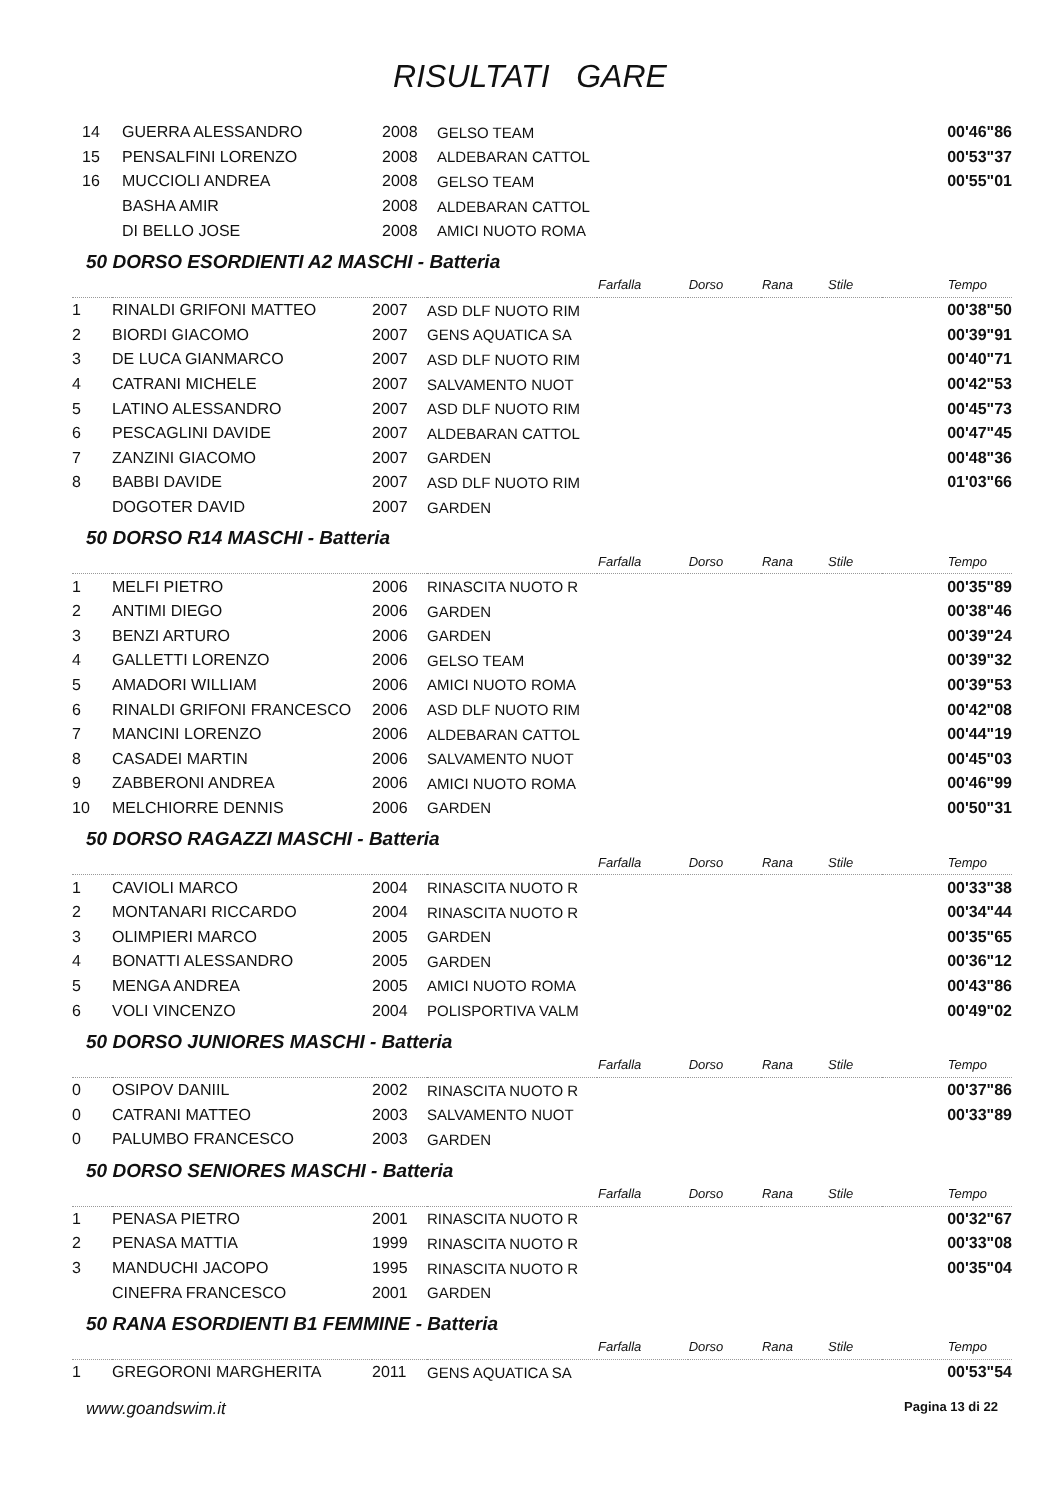RISULTATI GARE
| 14 | GUERRA ALESSANDRO | 2008 | GELSO TEAM | 00'46"86 |
| 15 | PENSALFINI LORENZO | 2008 | ALDEBARAN CATTOL | 00'53"37 |
| 16 | MUCCIOLI ANDREA | 2008 | GELSO TEAM | 00'55"01 |
| | BASHA AMIR | 2008 | ALDEBARAN CATTOL | |
| | DI BELLO JOSE | 2008 | AMICI NUOTO ROMA | |
50 DORSO ESORDIENTI A2 MASCHI - Batteria
| | | | | Farfalla | Dorso | Rana | Stile | Tempo |
| --- | --- | --- | --- | --- | --- | --- | --- | --- |
| 1 | RINALDI GRIFONI MATTEO | 2007 | ASD DLF NUOTO RIM | | | | | 00'38"50 |
| 2 | BIORDI GIACOMO | 2007 | GENS AQUATICA SA | | | | | 00'39"91 |
| 3 | DE LUCA GIANMARCO | 2007 | ASD DLF NUOTO RIM | | | | | 00'40"71 |
| 4 | CATRANI MICHELE | 2007 | SALVAMENTO NUOT | | | | | 00'42"53 |
| 5 | LATINO ALESSANDRO | 2007 | ASD DLF NUOTO RIM | | | | | 00'45"73 |
| 6 | PESCAGLINI DAVIDE | 2007 | ALDEBARAN CATTOL | | | | | 00'47"45 |
| 7 | ZANZINI GIACOMO | 2007 | GARDEN | | | | | 00'48"36 |
| 8 | BABBI DAVIDE | 2007 | ASD DLF NUOTO RIM | | | | | 01'03"66 |
| | DOGOTER DAVID | 2007 | GARDEN | | | | | |
50 DORSO R14 MASCHI - Batteria
| | | | | Farfalla | Dorso | Rana | Stile | Tempo |
| --- | --- | --- | --- | --- | --- | --- | --- | --- |
| 1 | MELFI PIETRO | 2006 | RINASCITA NUOTO R | | | | | 00'35"89 |
| 2 | ANTIMI DIEGO | 2006 | GARDEN | | | | | 00'38"46 |
| 3 | BENZI ARTURO | 2006 | GARDEN | | | | | 00'39"24 |
| 4 | GALLETTI LORENZO | 2006 | GELSO TEAM | | | | | 00'39"32 |
| 5 | AMADORI WILLIAM | 2006 | AMICI NUOTO ROMA | | | | | 00'39"53 |
| 6 | RINALDI GRIFONI FRANCESCO | 2006 | ASD DLF NUOTO RIM | | | | | 00'42"08 |
| 7 | MANCINI LORENZO | 2006 | ALDEBARAN CATTOL | | | | | 00'44"19 |
| 8 | CASADEI MARTIN | 2006 | SALVAMENTO NUOT | | | | | 00'45"03 |
| 9 | ZABBERONI ANDREA | 2006 | AMICI NUOTO ROMA | | | | | 00'46"99 |
| 10 | MELCHIORRE DENNIS | 2006 | GARDEN | | | | | 00'50"31 |
50 DORSO RAGAZZI MASCHI - Batteria
| | | | | Farfalla | Dorso | Rana | Stile | Tempo |
| --- | --- | --- | --- | --- | --- | --- | --- | --- |
| 1 | CAVIOLI MARCO | 2004 | RINASCITA NUOTO R | | | | | 00'33"38 |
| 2 | MONTANARI RICCARDO | 2004 | RINASCITA NUOTO R | | | | | 00'34"44 |
| 3 | OLIMPIERI MARCO | 2005 | GARDEN | | | | | 00'35"65 |
| 4 | BONATTI ALESSANDRO | 2005 | GARDEN | | | | | 00'36"12 |
| 5 | MENGA ANDREA | 2005 | AMICI NUOTO ROMA | | | | | 00'43"86 |
| 6 | VOLI VINCENZO | 2004 | POLISPORTIVA VALM | | | | | 00'49"02 |
50 DORSO JUNIORES MASCHI - Batteria
| | | | | Farfalla | Dorso | Rana | Stile | Tempo |
| --- | --- | --- | --- | --- | --- | --- | --- | --- |
| 0 | OSIPOV DANIIL | 2002 | RINASCITA NUOTO R | | | | | 00'37"86 |
| 0 | CATRANI MATTEO | 2003 | SALVAMENTO NUOT | | | | | 00'33"89 |
| 0 | PALUMBO FRANCESCO | 2003 | GARDEN | | | | | |
50 DORSO SENIORES MASCHI - Batteria
| | | | | Farfalla | Dorso | Rana | Stile | Tempo |
| --- | --- | --- | --- | --- | --- | --- | --- | --- |
| 1 | PENASA PIETRO | 2001 | RINASCITA NUOTO R | | | | | 00'32"67 |
| 2 | PENASA MATTIA | 1999 | RINASCITA NUOTO R | | | | | 00'33"08 |
| 3 | MANDUCHI JACOPO | 1995 | RINASCITA NUOTO R | | | | | 00'35"04 |
| | CINEFRA FRANCESCO | 2001 | GARDEN | | | | | |
50 RANA ESORDIENTI B1 FEMMINE - Batteria
| | | | | Farfalla | Dorso | Rana | Stile | Tempo |
| --- | --- | --- | --- | --- | --- | --- | --- | --- |
| 1 | GREGORONI MARGHERITA | 2011 | GENS AQUATICA SA | | | | | 00'53"54 |
www.goandswim.it Pagina 13 di 22